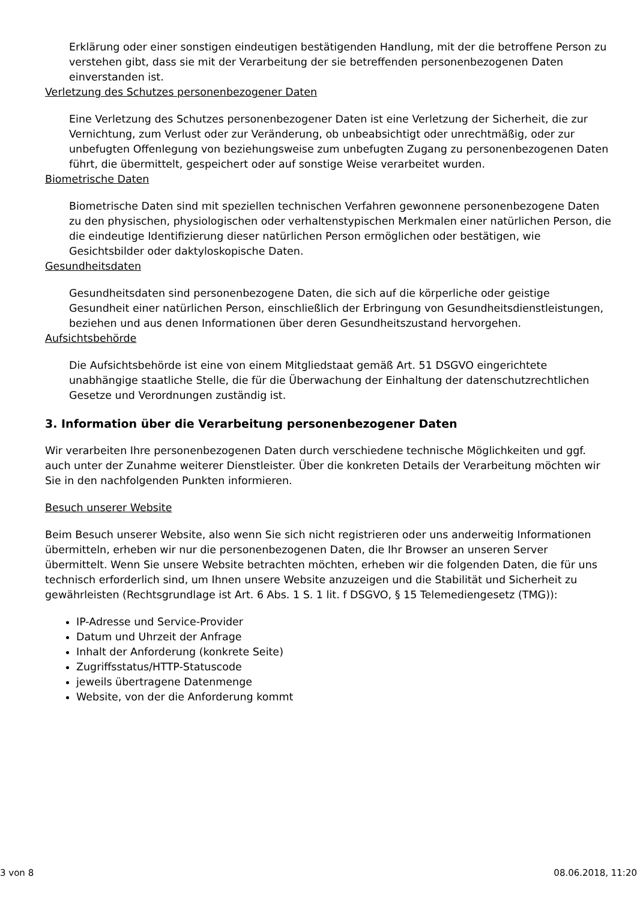Erklärung oder einer sonstigen eindeutigen bestätigenden Handlung, mit der die betroffene Person zu verstehen gibt, dass sie mit der Verarbeitung der sie betreffenden personenbezogenen Daten einverstanden ist.
Verletzung des Schutzes personenbezogener Daten
Eine Verletzung des Schutzes personenbezogener Daten ist eine Verletzung der Sicherheit, die zur Vernichtung, zum Verlust oder zur Veränderung, ob unbeabsichtigt oder unrechtmäßig, oder zur unbefugten Offenlegung von beziehungsweise zum unbefugten Zugang zu personenbezogenen Daten führt, die übermittelt, gespeichert oder auf sonstige Weise verarbeitet wurden.
Biometrische Daten
Biometrische Daten sind mit speziellen technischen Verfahren gewonnene personenbezogene Daten zu den physischen, physiologischen oder verhaltenstypischen Merkmalen einer natürlichen Person, die die eindeutige Identifizierung dieser natürlichen Person ermöglichen oder bestätigen, wie Gesichtsbilder oder daktyloskopische Daten.
Gesundheitsdaten
Gesundheitsdaten sind personenbezogene Daten, die sich auf die körperliche oder geistige Gesundheit einer natürlichen Person, einschließlich der Erbringung von Gesundheitsdienstleistungen, beziehen und aus denen Informationen über deren Gesundheitszustand hervorgehen.
Aufsichtsbehörde
Die Aufsichtsbehörde ist eine von einem Mitgliedstaat gemäß Art. 51 DSGVO eingerichtete unabhängige staatliche Stelle, die für die Überwachung der Einhaltung der datenschutzrechtlichen Gesetze und Verordnungen zuständig ist.
3. Information über die Verarbeitung personenbezogener Daten
Wir verarbeiten Ihre personenbezogenen Daten durch verschiedene technische Möglichkeiten und ggf. auch unter der Zunahme weiterer Dienstleister. Über die konkreten Details der Verarbeitung möchten wir Sie in den nachfolgenden Punkten informieren.
Besuch unserer Website
Beim Besuch unserer Website, also wenn Sie sich nicht registrieren oder uns anderweitig Informationen übermitteln, erheben wir nur die personenbezogenen Daten, die Ihr Browser an unseren Server übermittelt. Wenn Sie unsere Website betrachten möchten, erheben wir die folgenden Daten, die für uns technisch erforderlich sind, um Ihnen unsere Website anzuzeigen und die Stabilität und Sicherheit zu gewährleisten (Rechtsgrundlage ist Art. 6 Abs. 1 S. 1 lit. f DSGVO, § 15 Telemediengesetz (TMG)):
IP-Adresse und Service-Provider
Datum und Uhrzeit der Anfrage
Inhalt der Anforderung (konkrete Seite)
Zugriffsstatus/HTTP-Statuscode
jeweils übertragene Datenmenge
Website, von der die Anforderung kommt
3 von 8 08.06.2018, 11:20